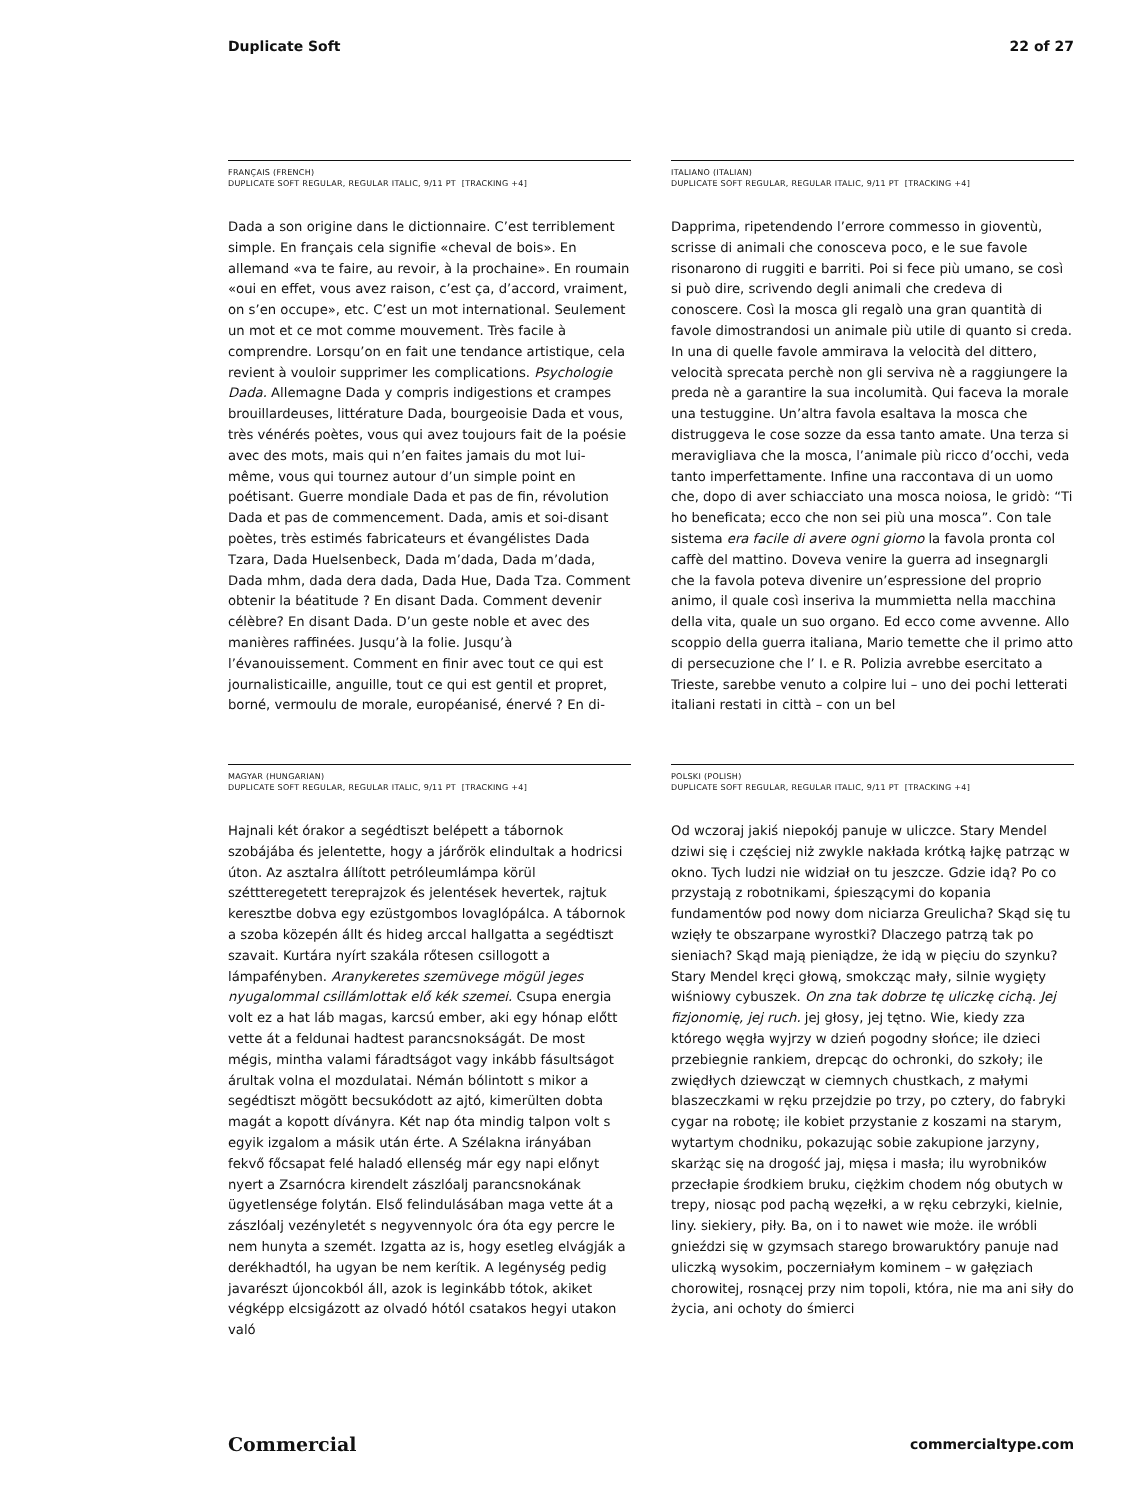Duplicate Soft 22 of 27
FRANÇAIS (FRENCH)
DUPLICATE SOFT REGULAR, REGULAR ITALIC, 9/11 PT [TRACKING +4]
Dada a son origine dans le dictionnaire. C’est terriblement simple. En français cela signifie «cheval de bois». En allemand «va te faire, au revoir, à la prochaine». En roumain «oui en effet, vous avez raison, c’est ça, d’accord, vraiment, on s’en occupe», etc. C’est un mot international. Seulement un mot et ce mot comme mouvement. Très facile à comprendre. Lorsqu’on en fait une tendance artistique, cela revient à vouloir supprimer les complications. Psychologie Dada. Allemagne Dada y compris indigestions et crampes brouillardeuses, littérature Dada, bourgeoisie Dada et vous, très vénérés poètes, vous qui avez toujours fait de la poésie avec des mots, mais qui n’en faites jamais du mot lui-même, vous qui tournez autour d’un simple point en poétisant. Guerre mondiale Dada et pas de fin, révolution Dada et pas de commencement. Dada, amis et soi-disant poètes, très estimés fabricateurs et évangélistes Dada Tzara, Dada Huelsenbeck, Dada m’dada, Dada m’dada, Dada mhm, dada dera dada, Dada Hue, Dada Tza. Comment obtenir la béatitude ? En disant Dada. Comment devenir célèbre? En disant Dada. D’un geste noble et avec des manières raffinées. Jusqu’à la folie. Jusqu’à l’évanouissement. Comment en finir avec tout ce qui est journalisticaille, anguille, tout ce qui est gentil et propret, borné, vermoulu de morale, européanisé, énervé ? En di-
ITALIANO (ITALIAN)
DUPLICATE SOFT REGULAR, REGULAR ITALIC, 9/11 PT [TRACKING +4]
Dapprima, ripetendendo l’errore commesso in gioventù, scrisse di animali che conosceva poco, e le sue favole risonarono di ruggiti e barriti. Poi si fece più umano, se così si può dire, scrivendo degli animali che credeva di conoscere. Così la mosca gli regalò una gran quantità di favole dimostrandosi un animale più utile di quanto si creda. In una di quelle favole ammirava la velocità del dittero, velocità sprecata perchè non gli serviva nè a raggiungere la preda nè a garantire la sua incolumità. Qui faceva la morale una testuggine. Un’altra favola esaltava la mosca che distruggeva le cose sozze da essa tanto amate. Una terza si meravigliava che la mosca, l’animale più ricco d’occhi, veda tanto imperfettamente. Infine una raccontava di un uomo che, dopo di aver schiacciato una mosca noiosa, le gridò: “Ti ho beneficata; ecco che non sei più una mosca”. Con tale sistema era facile di avere ogni giorno la favola pronta col caffè del mattino. Doveva venire la guerra ad insegnargli che la favola poteva divenire un’espressione del proprio animo, il quale così inseriva la mummietta nella macchina della vita, quale un suo organo. Ed ecco come avvenne. Allo scoppio della guerra italiana, Mario temette che il primo atto di persecuzione che l’ I. e R. Polizia avrebbe esercitato a Trieste, sarebbe venuto a colpire lui – uno dei pochi letterati italiani restati in città – con un bel
MAGYAR (HUNGARIAN)
DUPLICATE SOFT REGULAR, REGULAR ITALIC, 9/11 PT [TRACKING +4]
Hajnali két órakor a segédtiszt belépett a tábornok szobájába és jelentette, hogy a járőrök elindultak a hodricsi úton. Az asztalra állított petróleumlámpa körül széttteregetett tereprajzok és jelentések hevertek, rajtuk keresztbe dobva egy ezüstgombos lovaglópálca. A tábornok a szoba közepén állt és hideg arccal hallgatta a segédtiszt szavait. Kurtára nyírt szakála rőtesen csillogott a lámpafényben. Aranykeretes szemüvege mögül jeges nyugalommal csillámlottak elő kék szemei. Csupa energia volt ez a hat láb magas, karcsú ember, aki egy hónap előtt vette át a feldunai hadtest parancsnokságát. De most mégis, mintha valami fáradtságot vagy inkább fásultságot árultak volna el mozdulatai. Némán bólintott s mikor a segédtiszt mögött becsukódott az ajtó, kimerülten dobta magát a kopott díványra. Két nap óta mindig talpon volt s egyik izgalom a másik után érte. A Szélakna irányában fekvő főcsapat felé haladó ellenség már egy napi előnyt nyert a Zsarnócra kirendelt zászlóalj parancsnokának ügyetlensége folytán. Első felindulásában maga vette át a zászlóalj vezényletét s negyvennyolc óra óta egy percre le nem hunyta a szemét. Izgatta az is, hogy esetleg elvágják a derékhadtól, ha ugyan be nem kerítik. A legénység pedig javarészt újoncokból áll, azok is leginkább tótok, akiket végképp elcsigázott az olvadó hótól csatakos hegyi utakon való
POLSKI (POLISH)
DUPLICATE SOFT REGULAR, REGULAR ITALIC, 9/11 PT [TRACKING +4]
Od wczoraj jakiś niepokój panuje w uliczce. Stary Mendel dziwi się i częściej niż zwykle nakłada krótką łajkę patrząc w okno. Tych ludzi nie widział on tu jeszcze. Gdzie idą? Po co przystają z robotnikami, śpieszącymi do kopania fundamentów pod nowy dom niciarza Greulicha? Skąd się tu wzięły te obszarpane wyrostki? Dlaczego patrzą tak po sieniach? Skąd mają pieniądze, że idą w pięciu do szynku? Stary Mendel kręci głową, smokcząc mały, silnie wygięty wiśniowy cybuszek. On zna tak dobrze tę uliczkę cichą. Jej fizjonomię, jej ruch. jej głosy, jej tętno. Wie, kiedy zza którego węgła wyjrzy w dzień pogodny słońce; ile dzieci przebiegnie rankiem, drepcąc do ochronki, do szkoły; ile zwiędłych dziewcząt w ciemnych chustkach, z małymi blaszeczkami w ręku przejdzie po trzy, po cztery, do fabryki cygar na robotę; ile kobiet przystanie z koszami na starym, wytartym chodniku, pokazując sobie zakupione jarzyny, skarżąc się na drogość jaj, mięsa i masła; ilu wyrobników przecłapie środkiem bruku, ciężkim chodem nóg obutych w trepy, niosąc pod pachą węzełki, a w ręku cebrzyki, kielnie, liny. siekiery, piły. Ba, on i to nawet wie może. ile wróbli gnieździ się w gzymsach starego browaruktóry panuje nad uliczką wysokim, poczerniałym kominem – w gałęziach chorowitej, rosnącej przy nim topoli, która, nie ma ani siły do życia, ani ochoty do śmierci
Commercial commercialtype.com